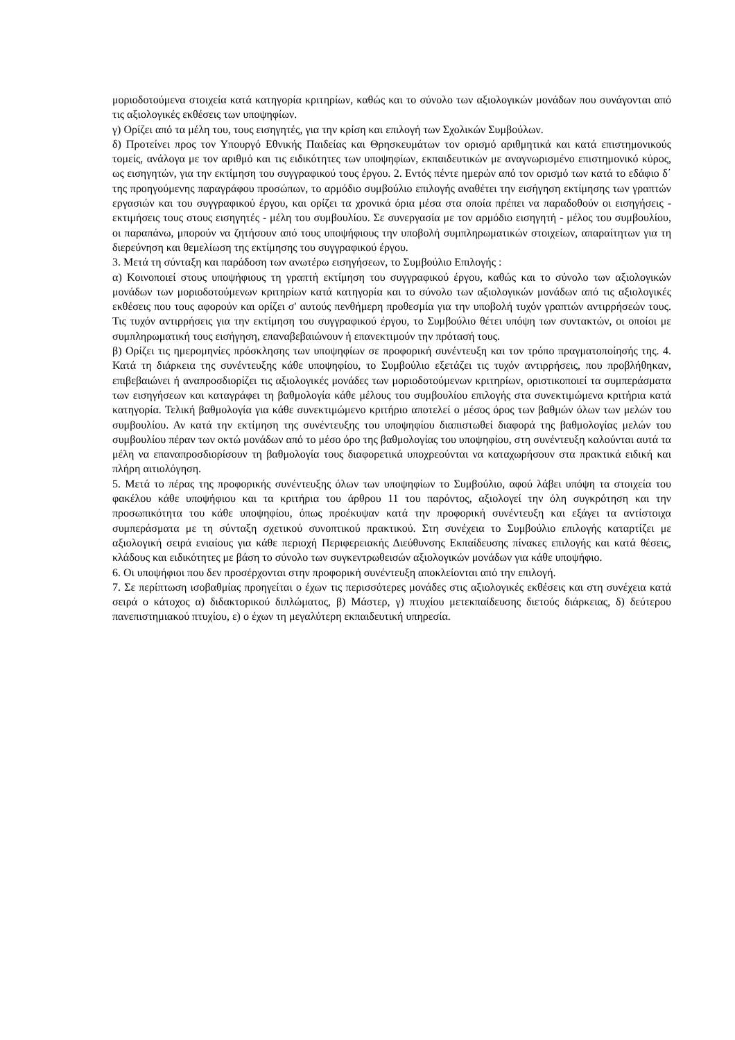μοριοδοτούμενα στοιχεία κατά κατηγορία κριτηρίων, καθώς και το σύνολο των αξιολογικών μονάδων που συνάγονται από τις αξιολογικές εκθέσεις των υποψηφίων.
γ) Ορίζει από τα μέλη του, τους εισηγητές, για την κρίση και επιλογή των Σχολικών Συμβούλων.
δ) Προτείνει προς τον Υπουργό Εθνικής Παιδείας και Θρησκευμάτων τον ορισμό αριθμητικά και κατά επιστημονικούς τομείς, ανάλογα με τον αριθμό και τις ειδικότητες των υποψηφίων, εκπαιδευτικών με αναγνωρισμένο επιστημονικό κύρος, ως εισηγητών, για την εκτίμηση του συγγραφικού τους έργου. 2. Εντός πέντε ημερών από τον ορισμό των κατά το εδάφιο δ΄ της προηγούμενης παραγράφου προσώπων, το αρμόδιο συμβούλιο επιλογής αναθέτει την εισήγηση εκτίμησης των γραπτών εργασιών και του συγγραφικού έργου, και ορίζει τα χρονικά όρια μέσα στα οποία πρέπει να παραδοθούν οι εισηγήσεις - εκτιμήσεις τους στους εισηγητές - μέλη του συμβουλίου. Σε συνεργασία με τον αρμόδιο εισηγητή - μέλος του συμβουλίου, οι παραπάνω, μπορούν να ζητήσουν από τους υποψήφιους την υποβολή συμπληρωματικών στοιχείων, απαραίτητων για τη διερεύνηση και θεμελίωση της εκτίμησης του συγγραφικού έργου.
3. Μετά τη σύνταξη και παράδοση των ανωτέρω εισηγήσεων, το Συμβούλιο Επιλογής :
α) Κοινοποιεί στους υποψήφιους τη γραπτή εκτίμηση του συγγραφικού έργου, καθώς και το σύνολο των αξιολογικών μονάδων των μοριοδοτούμενων κριτηρίων κατά κατηγορία και το σύνολο των αξιολογικών μονάδων από τις αξιολογικές εκθέσεις που τους αφορούν και ορίζει σ' αυτούς πενθήμερη προθεσμία για την υποβολή τυχόν γραπτών αντιρρήσεών τους. Τις τυχόν αντιρρήσεις για την εκτίμηση του συγγραφικού έργου, το Συμβούλιο θέτει υπόψη των συντακτών, οι οποίοι με συμπληρωματική τους εισήγηση, επαναβεβαιώνουν ή επανεκτιμούν την πρότασή τους.
β) Ορίζει τις ημερομηνίες πρόσκλησης των υποψηφίων σε προφορική συνέντευξη και τον τρόπο πραγματοποίησής της. 4. Κατά τη διάρκεια της συνέντευξης κάθε υποψηφίου, το Συμβούλιο εξετάζει τις τυχόν αντιρρήσεις, που προβλήθηκαν, επιβεβαιώνει ή αναπροσδιορίζει τις αξιολογικές μονάδες των μοριοδοτούμενων κριτηρίων, οριστικοποιεί τα συμπεράσματα των εισηγήσεων και καταγράφει τη βαθμολογία κάθε μέλους του συμβουλίου επιλογής στα συνεκτιμώμενα κριτήρια κατά κατηγορία. Τελική βαθμολογία για κάθε συνεκτιμώμενο κριτήριο αποτελεί ο μέσος όρος των βαθμών όλων των μελών του συμβουλίου. Αν κατά την εκτίμηση της συνέντευξης του υποψηφίου διαπιστωθεί διαφορά της βαθμολογίας μελών του συμβουλίου πέραν των οκτώ μονάδων από το μέσο όρο της βαθμολογίας του υποψηφίου, στη συνέντευξη καλούνται αυτά τα μέλη να επαναπροσδιορίσουν τη βαθμολογία τους διαφορετικά υποχρεούνται να καταχωρήσουν στα πρακτικά ειδική και πλήρη αιτιολόγηση.
5. Μετά το πέρας της προφορικής συνέντευξης όλων των υποψηφίων το Συμβούλιο, αφού λάβει υπόψη τα στοιχεία του φακέλου κάθε υποψήφιου και τα κριτήρια του άρθρου 11 του παρόντος, αξιολογεί την όλη συγκρότηση και την προσωπικότητα του κάθε υποψηφίου, όπως προέκυψαν κατά την προφορική συνέντευξη και εξάγει τα αντίστοιχα συμπεράσματα με τη σύνταξη σχετικού συνοπτικού πρακτικού. Στη συνέχεια το Συμβούλιο επιλογής καταρτίζει με αξιολογική σειρά ενιαίους για κάθε περιοχή Περιφερειακής Διεύθυνσης Εκπαίδευσης πίνακες επιλογής και κατά θέσεις, κλάδους και ειδικότητες με βάση το σύνολο των συγκεντρωθεισών αξιολογικών μονάδων για κάθε υποψήφιο.
6. Οι υποψήφιοι που δεν προσέρχονται στην προφορική συνέντευξη αποκλείονται από την επιλογή.
7. Σε περίπτωση ισοβαθμίας προηγείται ο έχων τις περισσότερες μονάδες στις αξιολογικές εκθέσεις και στη συνέχεια κατά σειρά ο κάτοχος α) διδακτορικού διπλώματος, β) Μάστερ, γ) πτυχίου μετεκπαίδευσης διετούς διάρκειας, δ) δεύτερου πανεπιστημιακού πτυχίου, ε) ο έχων τη μεγαλύτερη εκπαιδευτική υπηρεσία.